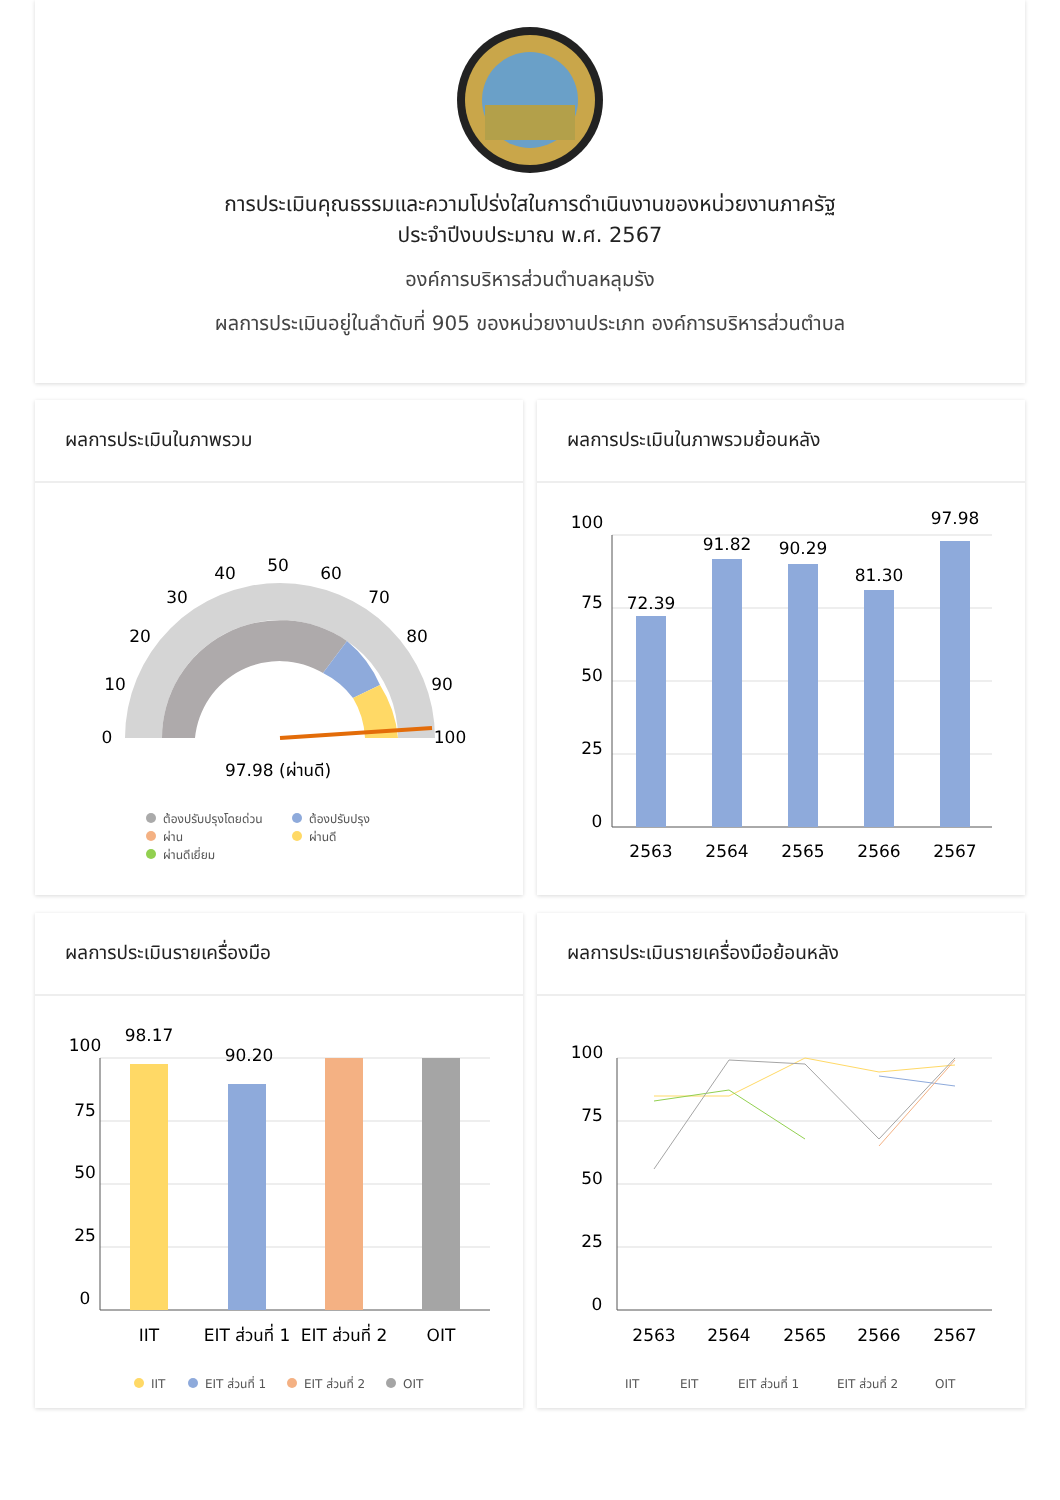การประเมินคุณธรรมและความโปร่งใสในการดำเนินงานของหน่วยงานภาครัฐ
ประจำปีงบประมาณ พ.ศ. 2567
องค์การบริหารส่วนตำบลหลุมรัง
ผลการประเมินอยู่ในลำดับที่ 905 ของหน่วยงานประเภท องค์การบริหารส่วนตำบล
ผลการประเมินในภาพรวม
0
10
20
30
40
50
60
70
80
90
100
97.98 (ผ่านดี)
ต้องปรับปรุงโดยด่วน
ต้องปรับปรุง
ผ่าน
ผ่านดี
ผ่านดีเยี่ยม
ผลการประเมินในภาพรวมย้อนหลัง
100
75
50
25
0
72.39
91.82
90.29
81.30
97.98
2563
2564
2565
2566
2567
ผลการประเมินรายเครื่องมือ
100
75
50
25
0
98.17
90.20
IIT
EIT ส่วนที่ 1
EIT ส่วนที่ 2
OIT
IIT
EIT ส่วนที่ 1
EIT ส่วนที่ 2
OIT
ผลการประเมินรายเครื่องมือย้อนหลัง
100
75
50
25
0
2563
2564
2565
2566
2567
IIT
EIT
EIT ส่วนที่ 1
EIT ส่วนที่ 2
OIT